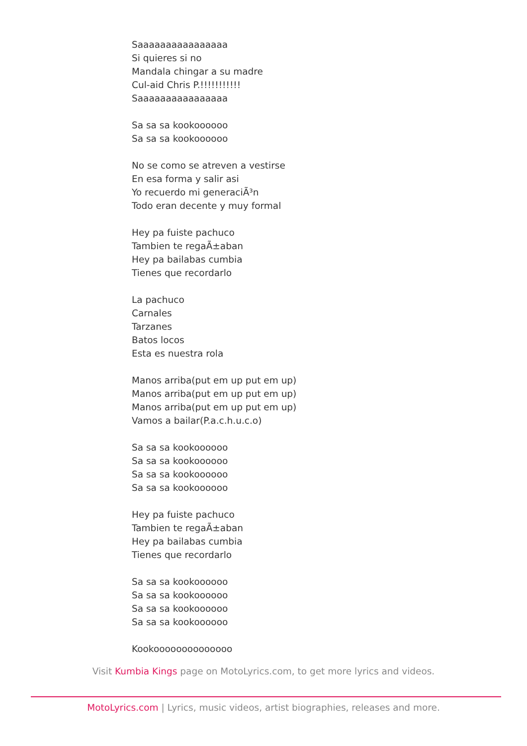Saaaaaaaaaaaaaaaa
Si quieres si no
Mandala chingar a su madre
Cul-aid Chris P.!!!!!!!!!!!
Saaaaaaaaaaaaaaaa
Sa sa sa kookoooooo
Sa sa sa kookoooooo
No se como se atreven a vestirse
En esa forma y salir asi
Yo recuerdo mi generaciÃ³n
Todo eran decente y muy formal
Hey pa fuiste pachuco
Tambien te regaÃ±aban
Hey pa bailabas cumbia
Tienes que recordarlo
La pachuco
Carnales
Tarzanes
Batos locos
Esta es nuestra rola
Manos arriba(put em up put em up)
Manos arriba(put em up put em up)
Manos arriba(put em up put em up)
Vamos a bailar(P.a.c.h.u.c.o)
Sa sa sa kookoooooo
Sa sa sa kookoooooo
Sa sa sa kookoooooo
Sa sa sa kookoooooo
Hey pa fuiste pachuco
Tambien te regaÃ±aban
Hey pa bailabas cumbia
Tienes que recordarlo
Sa sa sa kookoooooo
Sa sa sa kookoooooo
Sa sa sa kookoooooo
Sa sa sa kookoooooo
Kookoooooooooooooo
Visit Kumbia Kings page on MotoLyrics.com, to get more lyrics and videos.
MotoLyrics.com | Lyrics, music videos, artist biographies, releases and more.